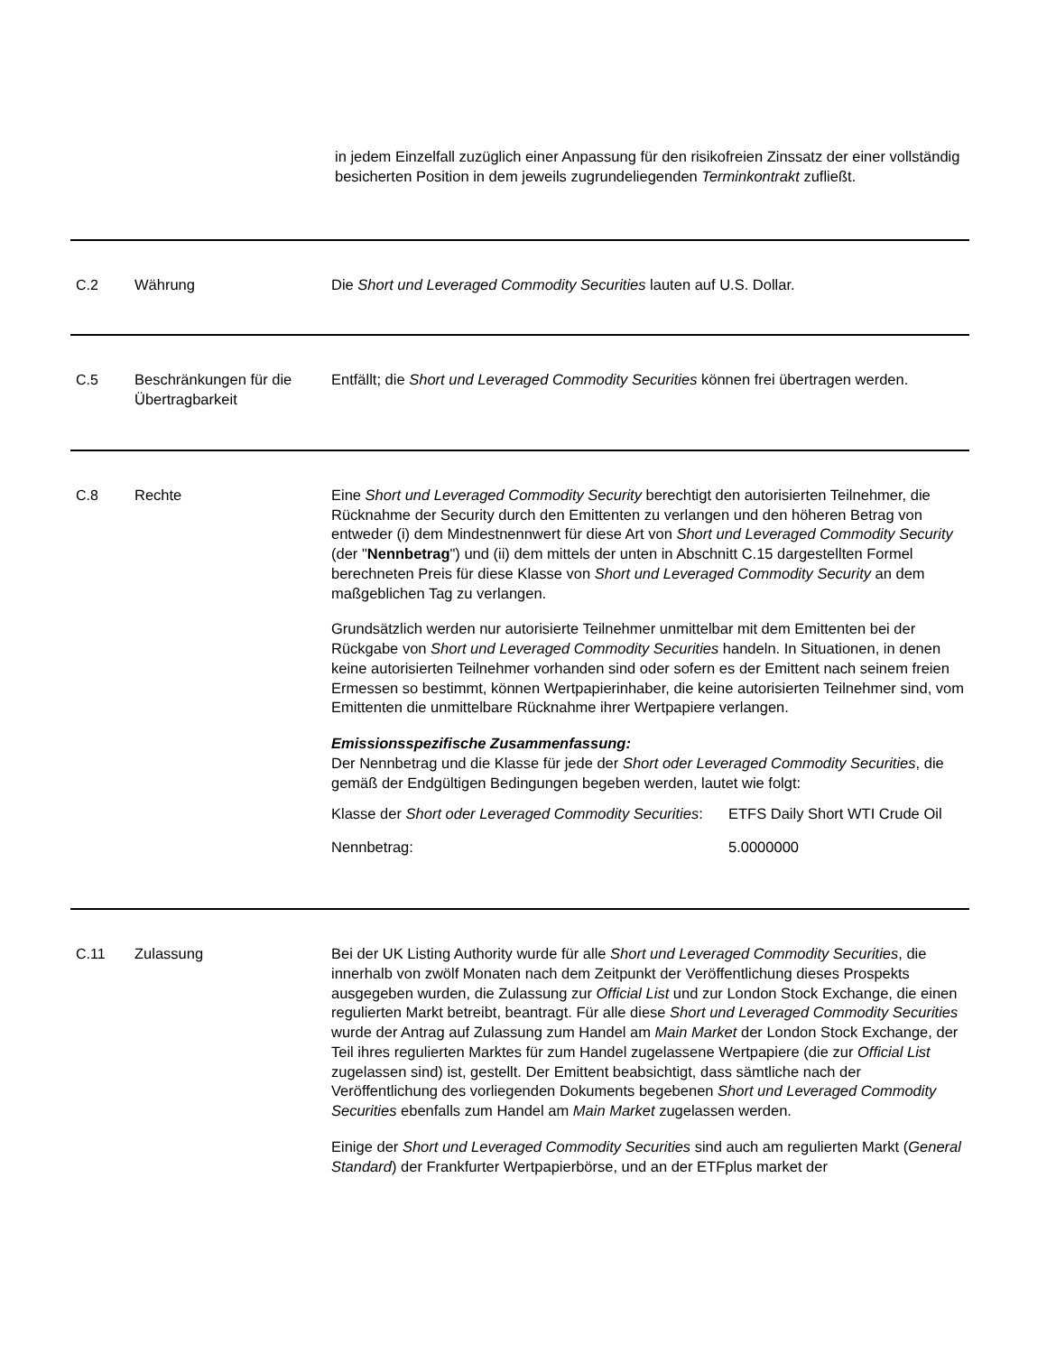in jedem Einzelfall zuzüglich einer Anpassung für den risikofreien Zinssatz der einer vollständig besicherten Position in dem jeweils zugrundeliegenden Terminkontrakt zufließt.
C.2 Währung Die Short und Leveraged Commodity Securities lauten auf U.S. Dollar.
C.5 Beschränkungen für die Übertragbarkeit
Entfällt; die Short und Leveraged Commodity Securities können frei übertragen werden.
C.8 Rechte Eine Short und Leveraged Commodity Security berechtigt den autorisierten Teilnehmer, die Rücknahme der Security durch den Emittenten zu verlangen und den höheren Betrag von entweder (i) dem Mindestnennwert für diese Art von Short und Leveraged Commodity Security (der "Nennbetrag") und (ii) dem mittels der unten in Abschnitt C.15 dargestellten Formel berechneten Preis für diese Klasse von Short und Leveraged Commodity Security an dem maßgeblichen Tag zu verlangen.
Grundsätzlich werden nur autorisierte Teilnehmer unmittelbar mit dem Emittenten bei der Rückgabe von Short und Leveraged Commodity Securities handeln. In Situationen, in denen keine autorisierten Teilnehmer vorhanden sind oder sofern es der Emittent nach seinem freien Ermessen so bestimmt, können Wertpapierinhaber, die keine autorisierten Teilnehmer sind, vom Emittenten die unmittelbare Rücknahme ihrer Wertpapiere verlangen.
Emissionsspezifische Zusammenfassung:
Der Nennbetrag und die Klasse für jede der Short oder Leveraged Commodity Securities, die gemäß der Endgültigen Bedingungen begeben werden, lautet wie folgt:
| Klasse der Short oder Leveraged Commodity Securities : | ETFS Daily Short WTI Crude Oil |
| Nennbetrag: | 5.0000000 |
C.11 Zulassung Bei der UK Listing Authority wurde für alle Short und Leveraged Commodity Securities, die innerhalb von zwölf Monaten nach dem Zeitpunkt der Veröffentlichung dieses Prospekts ausgegeben wurden, die Zulassung zur Official List und zur London Stock Exchange, die einen regulierten Markt betreibt, beantragt. Für alle diese Short und Leveraged Commodity Securities wurde der Antrag auf Zulassung zum Handel am Main Market der London Stock Exchange, der Teil ihres regulierten Marktes für zum Handel zugelassene Wertpapiere (die zur Official List zugelassen sind) ist, gestellt. Der Emittent beabsichtigt, dass sämtliche nach der Veröffentlichung des vorliegenden Dokuments begebenen Short und Leveraged Commodity Securities ebenfalls zum Handel am Main Market zugelassen werden.
Einige der Short und Leveraged Commodity Securities sind auch am regulierten Markt (General Standard) der Frankfurter Wertpapierbörse, und an der ETFplus market der